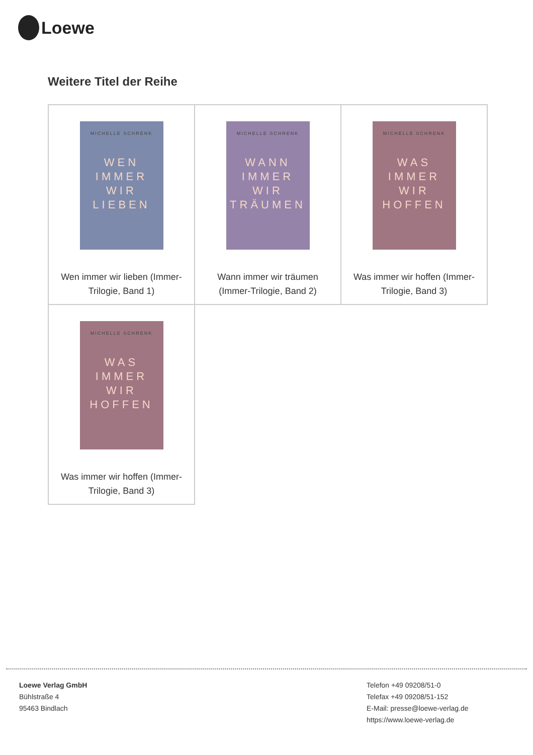Loewe
Weitere Titel der Reihe
| MICHELLE SCHRENK WEN IMMER WIR LIEBEN Wen immer wir lieben (Immer- Trilogie, Band 1) | MICHELLE SCHRENK WANN IMMER WIR TRÄUMEN Wann immer wir träumen (Immer-Trilogie, Band 2) | MICHELLE SCHRENK WAS IMMER WIR HOFFEN Was immer wir hoffen (Immer- Trilogie, Band 3) |
| MICHELLE SCHRENK WAS IMMER WIR HOFFEN Was immer wir hoffen (Immer- Trilogie, Band 3) | | |
Loewe Verlag GmbH
Bühlstraße 4
95463 Bindlach
Telefon +49 09208/51-0
Telefax +49 09208/51-152
E-Mail: presse@loewe-verlag.de
https://www.loewe-verlag.de